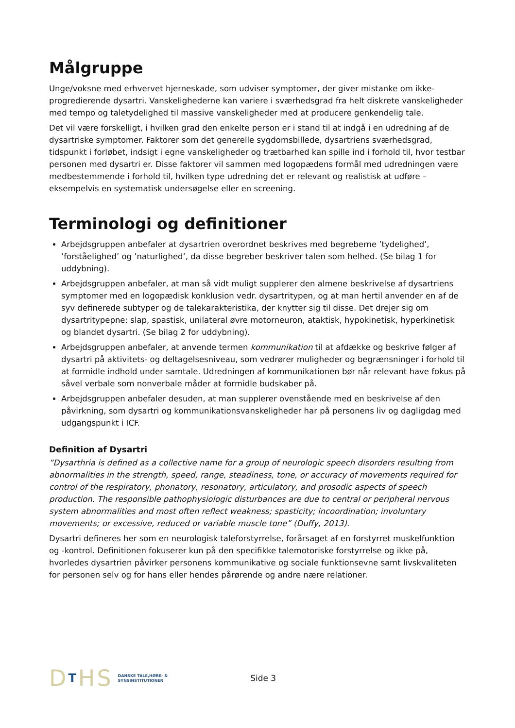Målgruppe
Unge/voksne med erhvervet hjerneskade, som udviser symptomer, der giver mistanke om ikke-progredierende dysartri. Vanskelighederne kan variere i sværhedsgrad fra helt diskrete vanskeligheder med tempo og taletydelighed til massive vanskeligheder med at producere genkendelig tale.
Det vil være forskelligt, i hvilken grad den enkelte person er i stand til at indgå i en udredning af de dysartriske symptomer. Faktorer som det generelle sygdomsbillede, dysartriens sværhedsgrad, tidspunkt i forløbet, indsigt i egne vanskeligheder og trætbarhed kan spille ind i forhold til, hvor testbar personen med dysartri er. Disse faktorer vil sammen med logopædens formål med udredningen være medbestemmende i forhold til, hvilken type udredning det er relevant og realistisk at udføre – eksempelvis en systematisk undersøgelse eller en screening.
Terminologi og definitioner
Arbejdsgruppen anbefaler at dysartrien overordnet beskrives med begreberne ’tydelighed’, ’forståelighed’ og ’naturlighed’, da disse begreber beskriver talen som helhed. (Se bilag 1 for uddybning).
Arbejdsgruppen anbefaler, at man så vidt muligt supplerer den almene beskrivelse af dysartriens symptomer med en logopædisk konklusion vedr. dysartritypen, og at man hertil anvender en af de syv definerede subtyper og de talekarakteristika, der knytter sig til disse. Det drejer sig om dysartritypерne: slap, spastisk, unilateral øvre motorneuron, ataktisk, hypokinetisk, hyperkinetisk og blandet dysartri. (Se bilag 2 for uddybning).
Arbejdsgruppen anbefaler, at anvende termen kommunikation til at afdække og beskrive følger af dysartri på aktivitets- og deltagelsesniveau, som vedrører muligheder og begrænsninger i forhold til at formidle indhold under samtale. Udredningen af kommunikationen bør når relevant have fokus på såvel verbale som nonverbale måder at formidle budskaber på.
Arbejdsgruppen anbefaler desuden, at man supplerer ovenstående med en beskrivelse af den påvirkning, som dysartri og kommunikationsvanskeligheder har på personens liv og dagligdag med udgangspunkt i ICF.
Definition af Dysartri
”Dysarthria is defined as a collective name for a group of neurologic speech disorders resulting from abnormalities in the strength, speed, range, steadiness, tone, or accuracy of movements required for control of the respiratory, phonatory, resonatory, articulatory, and prosodic aspects of speech production. The responsible pathophysiologic disturbances are due to central or peripheral nervous system abnormalities and most often reflect weakness; spasticity; incoordination; involuntary movements; or excessive, reduced or variable muscle tone” (Duffy, 2013).
Dysartri defineres her som en neurologisk taleforstyrrelse, forårsaget af en forstyrret muskelfunktion og -kontrol. Definitionen fokuserer kun på den specifikke talemotoriske forstyrrelse og ikke på, hvorledes dysartrien påvirker personens kommunikative og sociale funktionsevne samt livskvaliteten for personen selv og for hans eller hendes pårørende og andre nære relationer.
DTHS
DANSKE TALE,HØRE- &
SYNSINSTITUTIONER
Side 3